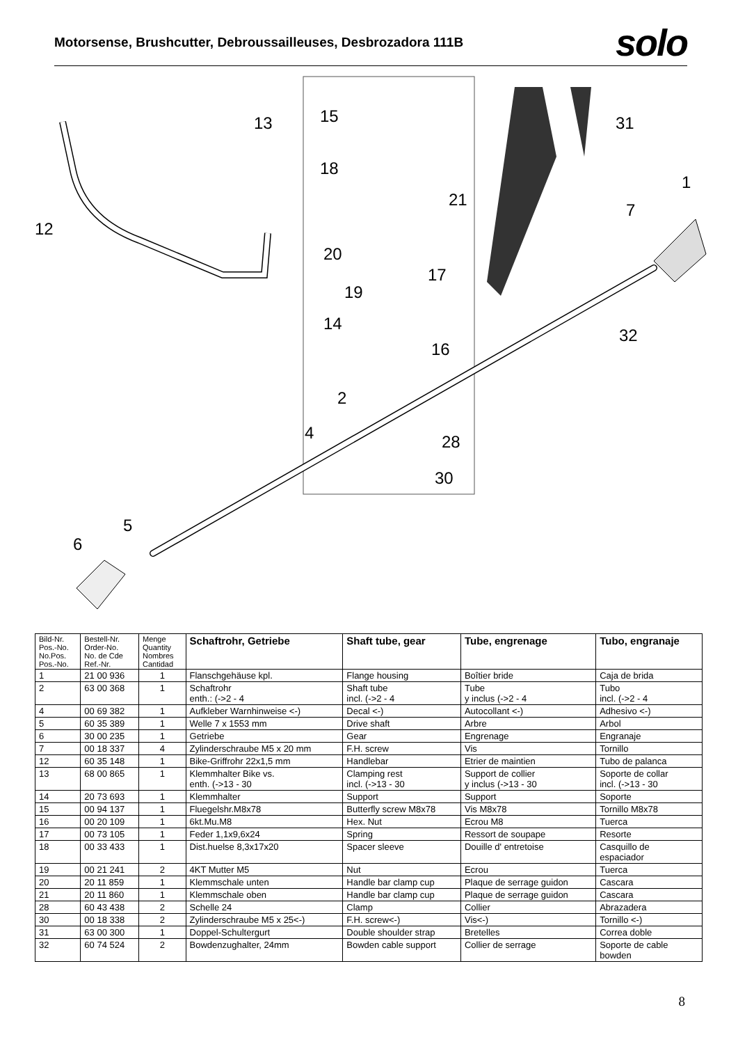Motorsense, Brushcutter, Debroussailleuses, Desbrozadora 111B
solo
13
15
18
21
31
1
7
12
20
17
19
14
16
32
2
4
28
30
5
6
| Bild-Nr. Pos.-No. No.Pos. Pos.-No. | Bestell-Nr. Order-No. No. de Cde Ref.-Nr. | Menge Quantity Nombres Cantidad | Schaftrohr, Getriebe | Shaft tube, gear | Tube, engrenage | Tubo, engranaje |
| --- | --- | --- | --- | --- | --- | --- |
| 1 | 21 00 936 | 1 | Flanschgehäuse kpl. | Flange housing | Boîtier bride | Caja de brida |
| 2 | 63 00 368 | 1 | Schaftrohr enth.: (->2 - 4 | Shaft tube incl. (->2 - 4 | Tube y inclus (->2 - 4 | Tubo incl. (->2 - 4 |
| 4 | 00 69 382 | 1 | Aufkleber Warnhinweise <-) | Decal <-) | Autocollant <-) | Adhesivo <-) |
| 5 | 60 35 389 | 1 | Welle 7 x 1553 mm | Drive shaft | Arbre | Arbol |
| 6 | 30 00 235 | 1 | Getriebe | Gear | Engrenage | Engranaje |
| 7 | 00 18 337 | 4 | Zylinderschraube M5 x 20 mm | F.H. screw | Vis | Tornillo |
| 12 | 60 35 148 | 1 | Bike-Griffrohr 22x1,5 mm | Handlebar | Etrier de maintien | Tubo de palanca |
| 13 | 68 00 865 | 1 | Klemmhalter Bike vs. enth. (->13 - 30 | Clamping rest incl. (->13 - 30 | Support de collier y inclus (->13 - 30 | Soporte de collar incl. (->13 - 30 |
| 14 | 20 73 693 | 1 | Klemmhalter | Support | Support | Soporte |
| 15 | 00 94 137 | 1 | Fluegelshr.M8x78 | Butterfly screw M8x78 | Vis M8x78 | Tornillo M8x78 |
| 16 | 00 20 109 | 1 | 6kt.Mu.M8 | Hex. Nut | Ecrou M8 | Tuerca |
| 17 | 00 73 105 | 1 | Feder 1,1x9,6x24 | Spring | Ressort de soupape | Resorte |
| 18 | 00 33 433 | 1 | Dist.huelse 8,3x17x20 | Spacer sleeve | Douille d' entretoise | Casquillo de espaciador |
| 19 | 00 21 241 | 2 | 4KT Mutter M5 | Nut | Ecrou | Tuerca |
| 20 | 20 11 859 | 1 | Klemmschale unten | Handle bar clamp cup | Plaque de serrage guidon | Cascara |
| 21 | 20 11 860 | 1 | Klemmschale oben | Handle bar clamp cup | Plaque de serrage guidon | Cascara |
| 28 | 60 43 438 | 2 | Schelle 24 | Clamp | Collier | Abrazadera |
| 30 | 00 18 338 | 2 | Zylinderschraube M5 x 25<-) | F.H. screw<-) | Vis<-) | Tornillo <-) |
| 31 | 63 00 300 | 1 | Doppel-Schultergurt | Double shoulder strap | Bretelles | Correa doble |
| 32 | 60 74 524 | 2 | Bowdenzughalter, 24mm | Bowden cable support | Collier de serrage | Soporte de cable bowden |
8